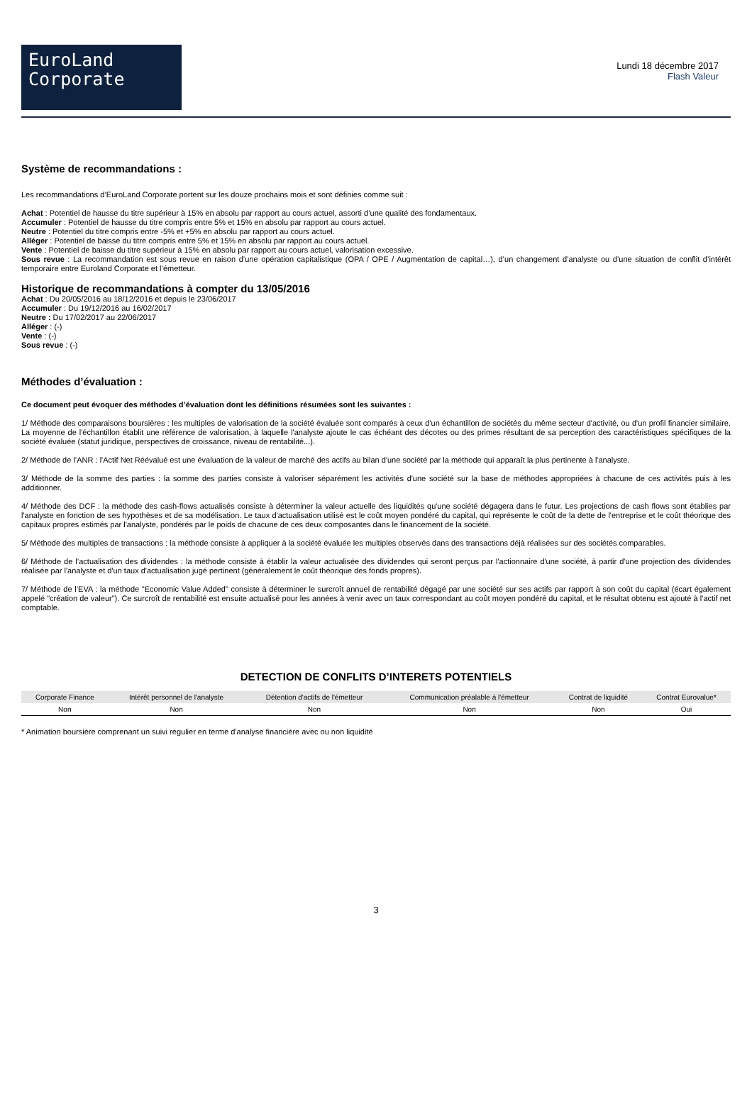EuroLand
Corporate
Lundi 18 décembre 2017
Flash Valeur
Système de recommandations :
Les recommandations d’EuroLand Corporate portent sur les douze prochains mois et sont définies comme suit :
Achat : Potentiel de hausse du titre supérieur à 15% en absolu par rapport au cours actuel, assorti d’une qualité des fondamentaux.
Accumuler : Potentiel de hausse du titre compris entre 5% et 15% en absolu par rapport au cours actuel.
Neutre : Potentiel du titre compris entre -5% et +5% en absolu par rapport au cours actuel.
Alléger : Potentiel de baisse du titre compris entre 5% et 15% en absolu par rapport au cours actuel.
Vente : Potentiel de baisse du titre supérieur à 15% en absolu par rapport au cours actuel, valorisation excessive.
Sous revue : La recommandation est sous revue en raison d’une opération capitalistique (OPA / OPE / Augmentation de capital…), d’un changement d’analyste ou d’une situation de conflit d’intérêt temporaire entre Euroland Corporate et l’émetteur.
Historique de recommandations à compter du 13/05/2016
Achat : Du 20/05/2016 au 18/12/2016 et depuis le 23/06/2017
Accumuler : Du 19/12/2016 au 16/02/2017
Neutre : Du 17/02/2017 au 22/06/2017
Alléger : (-)
Vente : (-)
Sous revue : (-)
Méthodes d’évaluation :
Ce document peut évoquer des méthodes d’évaluation dont les définitions résumées sont les suivantes :
1/ Méthode des comparaisons boursières : les multiples de valorisation de la société évaluée sont comparés à ceux d'un échantillon de sociétés du même secteur d'activité, ou d'un profil financier similaire. La moyenne de l'échantillon établit une référence de valorisation, à laquelle l'analyste ajoute le cas échéant des décotes ou des primes résultant de sa perception des caractéristiques spécifiques de la société évaluée (statut juridique, perspectives de croissance, niveau de rentabilité...).
2/ Méthode de l’ANR : l'Actif Net Réévalué est une évaluation de la valeur de marché des actifs au bilan d'une société par la méthode qui apparaît la plus pertinente à l'analyste.
3/ Méthode de la somme des parties : la somme des parties consiste à valoriser séparément les activités d'une société sur la base de méthodes appropriées à chacune de ces activités puis à les additionner.
4/ Méthode des DCF : la méthode des cash-flows actualisés consiste à déterminer la valeur actuelle des liquidités qu'une société dégagera dans le futur. Les projections de cash flows sont établies par l'analyste en fonction de ses hypothèses et de sa modélisation. Le taux d'actualisation utilisé est le coût moyen pondéré du capital, qui représente le coût de la dette de l'entreprise et le coût théorique des capitaux propres estimés par l'analyste, pondérés par le poids de chacune de ces deux composantes dans le financement de la société.
5/ Méthode des multiples de transactions : la méthode consiste à appliquer à la société évaluée les multiples observés dans des transactions déjà réalisées sur des sociétés comparables.
6/ Méthode de l’actualisation des dividendes : la méthode consiste à établir la valeur actualisée des dividendes qui seront perçus par l'actionnaire d'une société, à partir d'une projection des dividendes réalisée par l'analyste et d'un taux d'actualisation jugé pertinent (généralement le coût théorique des fonds propres).
7/ Méthode de l’EVA : la méthode "Economic Value Added" consiste à déterminer le surcroît annuel de rentabilité dégagé par une société sur ses actifs par rapport à son coût du capital (écart également appelé "création de valeur"). Ce surcroît de rentabilité est ensuite actualisé pour les années à venir avec un taux correspondant au coût moyen pondéré du capital, et le résultat obtenu est ajouté à l'actif net comptable.
DETECTION DE CONFLITS D’INTERETS POTENTIELS
| Corporate Finance | Intérêt personnel de l'analyste | Détention d'actifs de l'émetteur | Communication préalable à l'émetteur | Contrat de liquidité | Contrat Eurovalue* |
| --- | --- | --- | --- | --- | --- |
| Non | Non | Non | Non | Non | Oui |
* Animation boursière comprenant un suivi régulier en terme d'analyse financière avec ou non liquidité
3